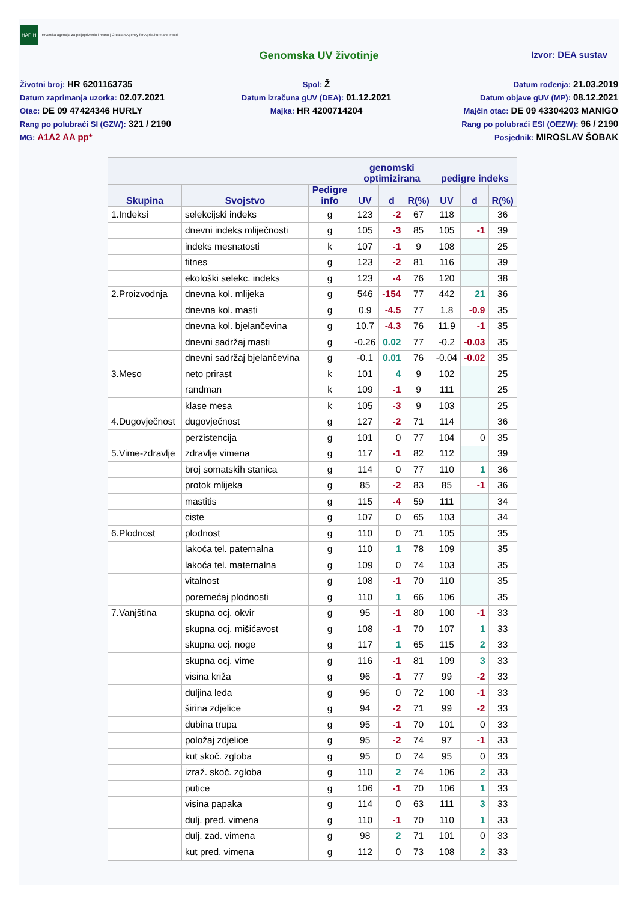HAPIH Hrvatska agencija za poljoprivredu i hranu | Croatian Agency for Agriculture and Food
Genomska UV životinje Izvor: DEA sustav
Životni broj: HR 6201163735
Datum zaprimanja uzorka: 02.07.2021
Otac: DE 09 47424346 HURLY
Rang po polubraći SI (GZW): 321 / 2190
MG: A1A2 AA pp*
Spol: Ž
Datum izračuna gUV (DEA): 01.12.2021
Majka: HR 4200714204
Datum rođenja: 21.03.2019
Datum objave gUV (MP): 08.12.2021
Majčin otac: DE 09 43304203 MANIGO
Rang po polubraći ESI (OEZW): 96 / 2190
Posjednik: MIROSLAV ŠOBAK
| | | | genomski optimizirana | | | pedigre indeks | | |
| --- | --- | --- | --- | --- | --- | --- | --- | --- |
| Skupina | Svojstvo | Pedigre info | UV | d | R(%) | UV | d | R(%) |
| 1.Indeksi | selekcijski indeks | g | 123 | -2 | 67 | 118 | | 36 |
| | dnevni indeks mliječnosti | g | 105 | -3 | 85 | 105 | -1 | 39 |
| | indeks mesnatosti | k | 107 | -1 | 9 | 108 | | 25 |
| | fitnes | g | 123 | -2 | 81 | 116 | | 39 |
| | ekološki selekc. indeks | g | 123 | -4 | 76 | 120 | | 38 |
| 2.Proizvodnja | dnevna kol. mlijeka | g | 546 | -154 | 77 | 442 | 21 | 36 |
| | dnevna kol. masti | g | 0.9 | -4.5 | 77 | 1.8 | -0.9 | 35 |
| | dnevna kol. bjelančevina | g | 10.7 | -4.3 | 76 | 11.9 | -1 | 35 |
| | dnevni sadržaj masti | g | -0.26 | 0.02 | 77 | -0.2 | -0.03 | 35 |
| | dnevni sadržaj bjelančevina | g | -0.1 | 0.01 | 76 | -0.04 | -0.02 | 35 |
| 3.Meso | neto prirast | k | 101 | 4 | 9 | 102 | | 25 |
| | randman | k | 109 | -1 | 9 | 111 | | 25 |
| | klase mesa | k | 105 | -3 | 9 | 103 | | 25 |
| 4.Dugovječnost | dugovječnost | g | 127 | -2 | 71 | 114 | | 36 |
| | perzistencija | g | 101 | 0 | 77 | 104 | 0 | 35 |
| 5.Vime-zdravlje | zdravlje vimena | g | 117 | -1 | 82 | 112 | | 39 |
| | broj somatskih stanica | g | 114 | 0 | 77 | 110 | 1 | 36 |
| | protok mlijeka | g | 85 | -2 | 83 | 85 | -1 | 36 |
| | mastitis | g | 115 | -4 | 59 | 111 | | 34 |
| | ciste | g | 107 | 0 | 65 | 103 | | 34 |
| 6.Plodnost | plodnost | g | 110 | 0 | 71 | 105 | | 35 |
| | lakoća tel. paternalna | g | 110 | 1 | 78 | 109 | | 35 |
| | lakoća tel. maternalna | g | 109 | 0 | 74 | 103 | | 35 |
| | vitalnost | g | 108 | -1 | 70 | 110 | | 35 |
| | poremećaj plodnosti | g | 110 | 1 | 66 | 106 | | 35 |
| 7.Vanjština | skupna ocj. okvir | g | 95 | -1 | 80 | 100 | -1 | 33 |
| | skupna ocj. mišićavost | g | 108 | -1 | 70 | 107 | 1 | 33 |
| | skupna ocj. noge | g | 117 | 1 | 65 | 115 | 2 | 33 |
| | skupna ocj. vime | g | 116 | -1 | 81 | 109 | 3 | 33 |
| | visina križa | g | 96 | -1 | 77 | 99 | -2 | 33 |
| | duljina leđa | g | 96 | 0 | 72 | 100 | -1 | 33 |
| | širina zdjelice | g | 94 | -2 | 71 | 99 | -2 | 33 |
| | dubina trupa | g | 95 | -1 | 70 | 101 | 0 | 33 |
| | položaj zdjelice | g | 95 | -2 | 74 | 97 | -1 | 33 |
| | kut skoč. zgloba | g | 95 | 0 | 74 | 95 | 0 | 33 |
| | izraž. skoč. zgloba | g | 110 | 2 | 74 | 106 | 2 | 33 |
| | putice | g | 106 | -1 | 70 | 106 | 1 | 33 |
| | visina papaka | g | 114 | 0 | 63 | 111 | 3 | 33 |
| | dulj. pred. vimena | g | 110 | -1 | 70 | 110 | 1 | 33 |
| | dulj. zad. vimena | g | 98 | 2 | 71 | 101 | 0 | 33 |
| | kut pred. vimena | g | 112 | 0 | 73 | 108 | 2 | 33 |